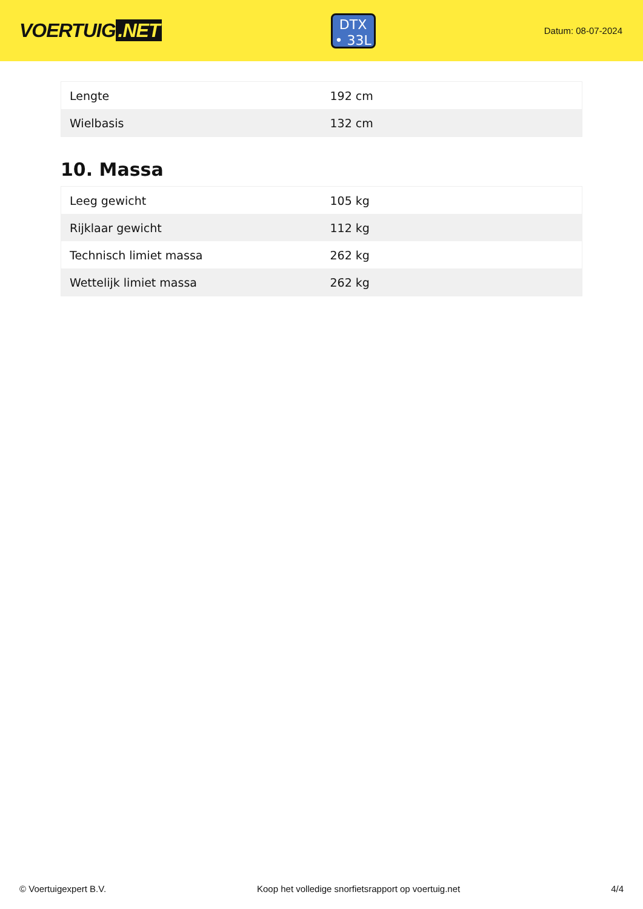VOERTUIG.NET
DTX
• 33L
Datum: 08-07-2024
| Lengte | 192 cm |
| Wielbasis | 132 cm |
10. Massa
| Leeg gewicht | 105 kg |
| Rijklaar gewicht | 112 kg |
| Technisch limiet massa | 262 kg |
| Wettelijk limiet massa | 262 kg |
© Voertuigexpert B.V. Koop het volledige snorfietsrapport op voertuig.net 4/4